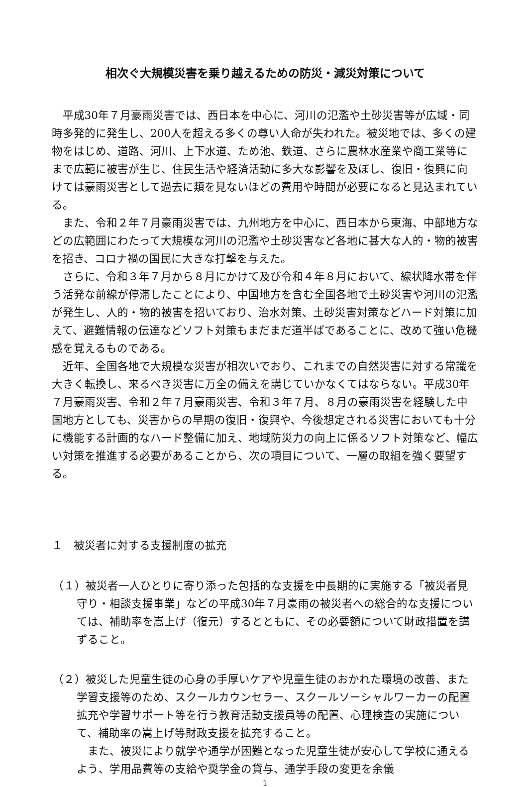相次ぐ大規模災害を乗り越えるための防災・減災対策について
平成30年７月豪雨災害では、西日本を中心に、河川の氾濫や土砂災害等が広域・同時多発的に発生し、200人を超える多くの尊い人命が失われた。被災地では、多くの建物をはじめ、道路、河川、上下水道、ため池、鉄道、さらに農林水産業や商工業等にまで広範に被害が生じ、住民生活や経済活動に多大な影響を及ぼし、復旧・復興に向けては豪雨災害として過去に類を見ないほどの費用や時間が必要になると見込まれている。
また、令和２年７月豪雨災害では、九州地方を中心に、西日本から東海、中部地方などの広範囲にわたって大規模な河川の氾濫や土砂災害など各地に甚大な人的・物的被害を招き、コロナ禍の国民に大きな打撃を与えた。
さらに、令和３年７月から８月にかけて及び令和４年８月において、線状降水帯を伴う活発な前線が停滞したことにより、中国地方を含む全国各地で土砂災害や河川の氾濫が発生し、人的・物的被害を招いており、治水対策、土砂災害対策などハード対策に加えて、避難情報の伝達などソフト対策もまだまだ道半ばであることに、改めて強い危機感を覚えるものである。
近年、全国各地で大規模な災害が相次いでおり、これまでの自然災害に対する常識を大きく転換し、来るべき災害に万全の備えを講じていかなくてはならない。平成30年７月豪雨災害、令和２年７月豪雨災害、令和３年７月、８月の豪雨災害を経験した中国地方としても、災害からの早期の復旧・復興や、今後想定される災害においても十分に機能する計画的なハード整備に加え、地域防災力の向上に係るソフト対策など、幅広い対策を推進する必要があることから、次の項目について、一層の取組を強く要望する。
１　被災者に対する支援制度の拡充
（１）被災者一人ひとりに寄り添った包括的な支援を中長期的に実施する「被災者見守り・相談支援事業」などの平成30年７月豪雨の被災者への総合的な支援については、補助率を嵩上げ（復元）するとともに、その必要額について財政措置を講ずること。
（２）被災した児童生徒の心身の手厚いケアや児童生徒のおかれた環境の改善、また学習支援等のため、スクールカウンセラー、スクールソーシャルワーカーの配置拡充や学習サポート等を行う教育活動支援員等の配置、心理検査の実施について、補助率の嵩上げ等財政支援を拡充すること。
また、被災により就学や通学が困難となった児童生徒が安心して学校に通えるよう、学用品費等の支給や奨学金の貸与、通学手段の変更を余儀
1